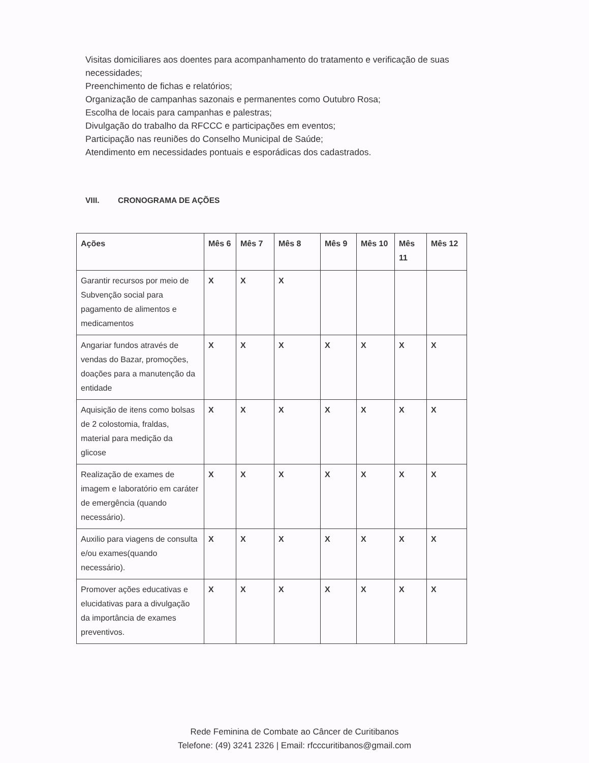Visitas domiciliares aos doentes para acompanhamento do tratamento e verificação de suas necessidades;
Preenchimento de fichas e relatórios;
Organização de campanhas sazonais e permanentes como Outubro Rosa;
Escolha de locais para campanhas e palestras;
Divulgação do trabalho da RFCCC e participações em eventos;
Participação nas reuniões do Conselho Municipal de Saúde;
Atendimento em necessidades pontuais e esporádicas dos cadastrados.
VIII. CRONOGRAMA DE AÇÕES
| Ações | Mês 6 | Mês 7 | Mês 8 | Mês 9 | Mês 10 | Mês 11 | Mês 12 |
| --- | --- | --- | --- | --- | --- | --- | --- |
| Garantir recursos por meio de Subvenção social para pagamento de alimentos e medicamentos | X | X | X | | | | |
| Angariar fundos através de vendas do Bazar, promoções, doações para a manutenção da entidade | X | X | X | X | X | X | X |
| Aquisição de itens como bolsas de 2 colostomia, fraldas, material para medição da glicose | X | X | X | X | X | X | X |
| Realização de exames de imagem e laboratório em caráter de emergência (quando necessário). | X | X | X | X | X | X | X |
| Auxilio para viagens de consulta e/ou exames(quando necessário). | X | X | X | X | X | X | X |
| Promover ações educativas e elucidativas para a divulgação da importância de exames preventivos. | X | X | X | X | X | X | X |
Rede Feminina de Combate ao Câncer de Curitibanos
Telefone: (49) 3241 2326 | Email: rfcccuritibanos@gmail.com